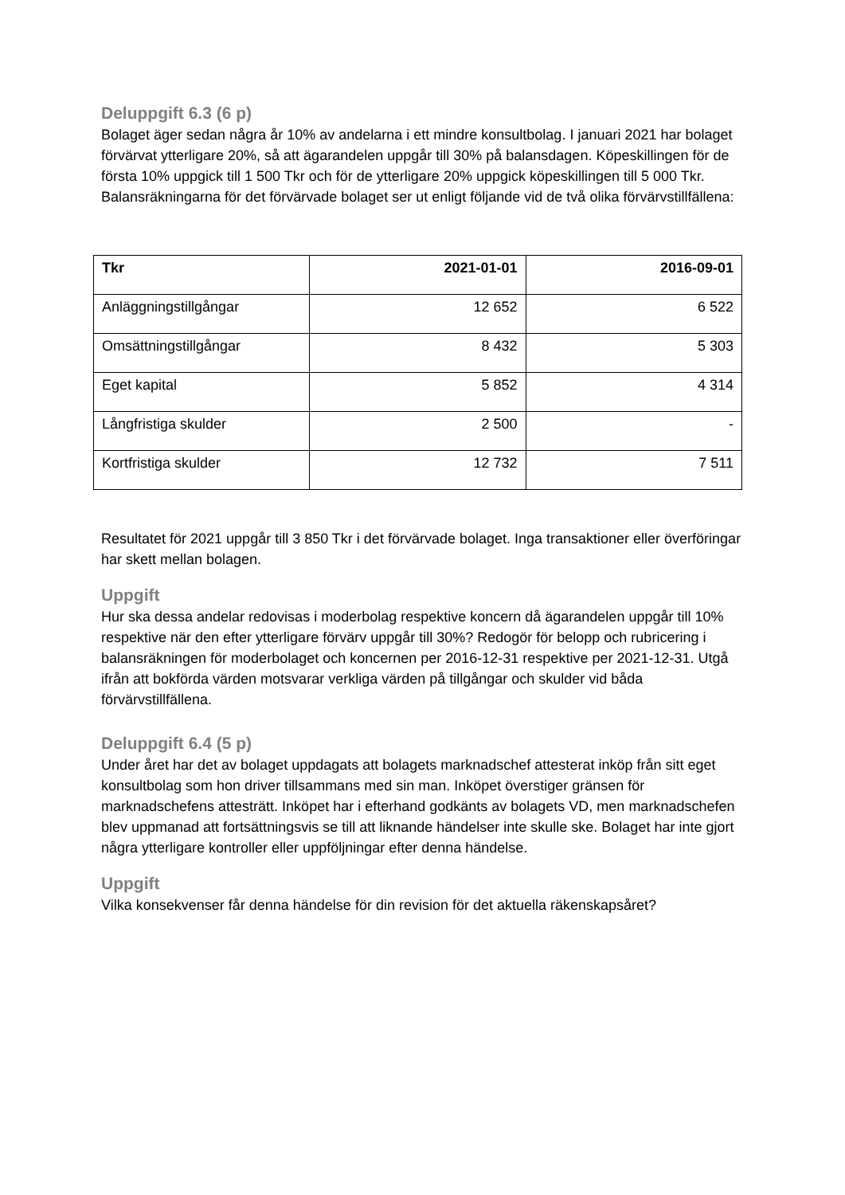Deluppgift 6.3 (6 p)
Bolaget äger sedan några år 10% av andelarna i ett mindre konsultbolag. I januari 2021 har bolaget förvärvat ytterligare 20%, så att ägarandelen uppgår till 30% på balansdagen. Köpeskillingen för de första 10% uppgick till 1 500 Tkr och för de ytterligare 20% uppgick köpeskillingen till 5 000 Tkr. Balansräkningarna för det förvärvade bolaget ser ut enligt följande vid de två olika förvärvstillfällena:
| Tkr | 2021-01-01 | 2016-09-01 |
| --- | --- | --- |
| Anläggningstillgångar | 12 652 | 6 522 |
| Omsättningstillgångar | 8 432 | 5 303 |
| Eget kapital | 5 852 | 4 314 |
| Långfristiga skulder | 2 500 | - |
| Kortfristiga skulder | 12 732 | 7 511 |
Resultatet för 2021 uppgår till 3 850 Tkr i det förvärvade bolaget. Inga transaktioner eller överföringar har skett mellan bolagen.
Uppgift
Hur ska dessa andelar redovisas i moderbolag respektive koncern då ägarandelen uppgår till 10% respektive när den efter ytterligare förvärv uppgår till 30%? Redogör för belopp och rubricering i balansräkningen för moderbolaget och koncernen per 2016-12-31 respektive per 2021-12-31. Utgå ifrån att bokförda värden motsvarar verkliga värden på tillgångar och skulder vid båda förvärvstillfällena.
Deluppgift 6.4 (5 p)
Under året har det av bolaget uppdagats att bolagets marknadschef attesterat inköp från sitt eget konsultbolag som hon driver tillsammans med sin man. Inköpet överstiger gränsen för marknadschefens attesträtt. Inköpet har i efterhand godkänts av bolagets VD, men marknadschefen blev uppmanad att fortsättningsvis se till att liknande händelser inte skulle ske. Bolaget har inte gjort några ytterligare kontroller eller uppföljningar efter denna händelse.
Uppgift
Vilka konsekvenser får denna händelse för din revision för det aktuella räkenskapsåret?